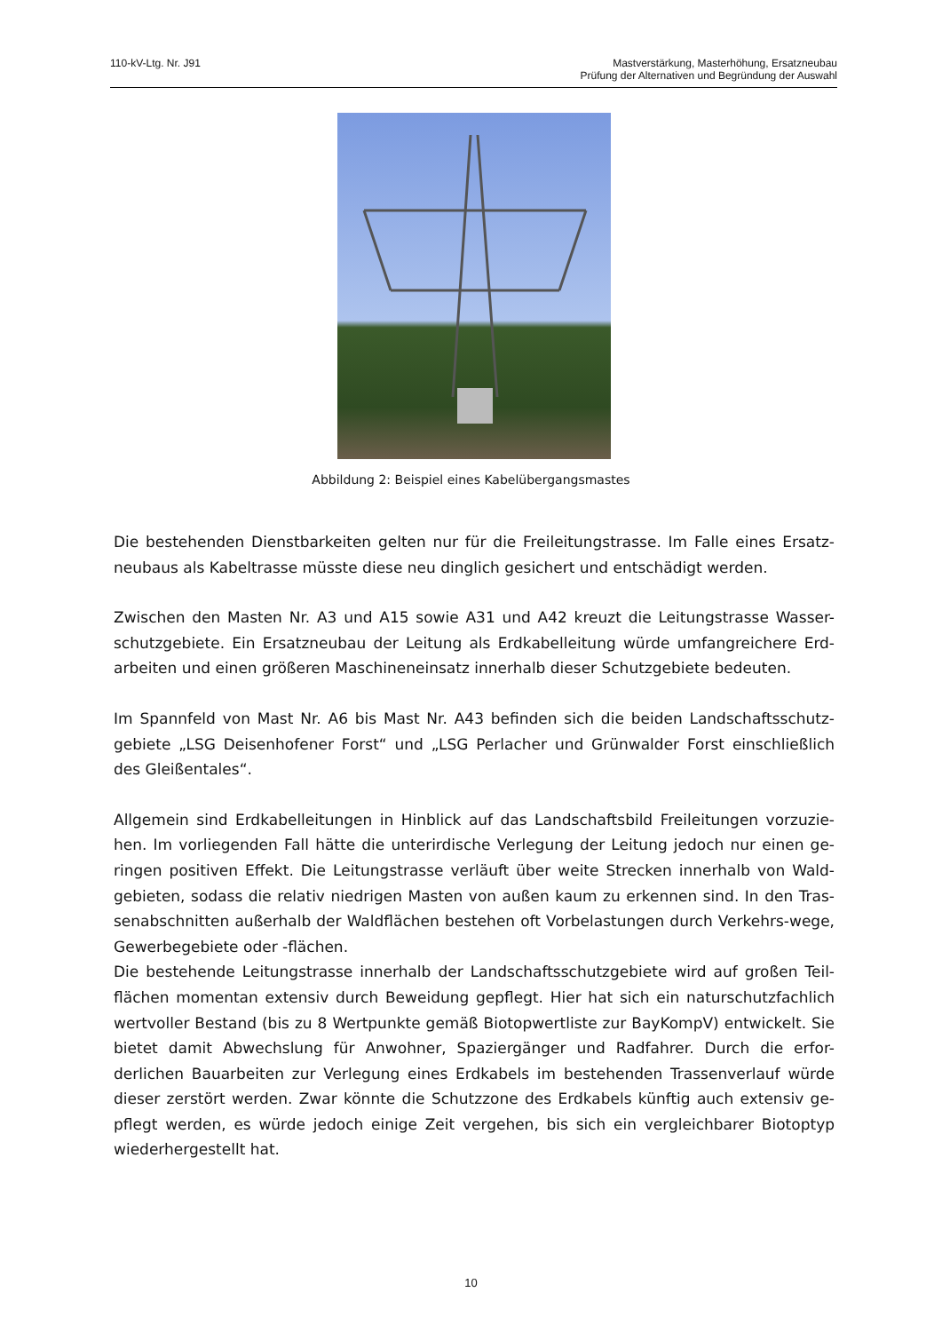110-kV-Ltg. Nr. J91 Mastverstärkung, Masterhöhung, Ersatzneubau
Prüfung der Alternativen und Begründung der Auswahl
Abbildung 2: Beispiel eines Kabelübergangsmastes
Die bestehenden Dienstbarkeiten gelten nur für die Freileitungstrasse. Im Falle eines Ersatz-neubaus als Kabeltrasse müsste diese neu dinglich gesichert und entschädigt werden.
Zwischen den Masten Nr. A3 und A15 sowie A31 und A42 kreuzt die Leitungstrasse Wasser-schutzgebiete. Ein Ersatzneubau der Leitung als Erdkabelleitung würde umfangreichere Erd-arbeiten und einen größeren Maschineneinsatz innerhalb dieser Schutzgebiete bedeuten.
Im Spannfeld von Mast Nr. A6 bis Mast Nr. A43 befinden sich die beiden Landschaftsschutz-gebiete „LSG Deisenhofener Forst“ und „LSG Perlacher und Grünwalder Forst einschließlich des Gleißentales“.
Allgemein sind Erdkabelleitungen in Hinblick auf das Landschaftsbild Freileitungen vorzuzie-hen. Im vorliegenden Fall hätte die unterirdische Verlegung der Leitung jedoch nur einen ge-ringen positiven Effekt. Die Leitungstrasse verläuft über weite Strecken innerhalb von Wald-gebieten, sodass die relativ niedrigen Masten von außen kaum zu erkennen sind. In den Tras-senabschnitten außerhalb der Waldflächen bestehen oft Vorbelastungen durch Verkehrs-wege, Gewerbegebiete oder -flächen.
Die bestehende Leitungstrasse innerhalb der Landschaftsschutzgebiete wird auf großen Teil-flächen momentan extensiv durch Beweidung gepflegt. Hier hat sich ein naturschutzfachlich wertvoller Bestand (bis zu 8 Wertpunkte gemäß Biotopwertliste zur BayKompV) entwickelt. Sie bietet damit Abwechslung für Anwohner, Spaziergänger und Radfahrer. Durch die erfor-derlichen Bauarbeiten zur Verlegung eines Erdkabels im bestehenden Trassenverlauf würde dieser zerstört werden. Zwar könnte die Schutzzone des Erdkabels künftig auch extensiv ge-pflegt werden, es würde jedoch einige Zeit vergehen, bis sich ein vergleichbarer Biotoptyp wiederhergestellt hat.
10